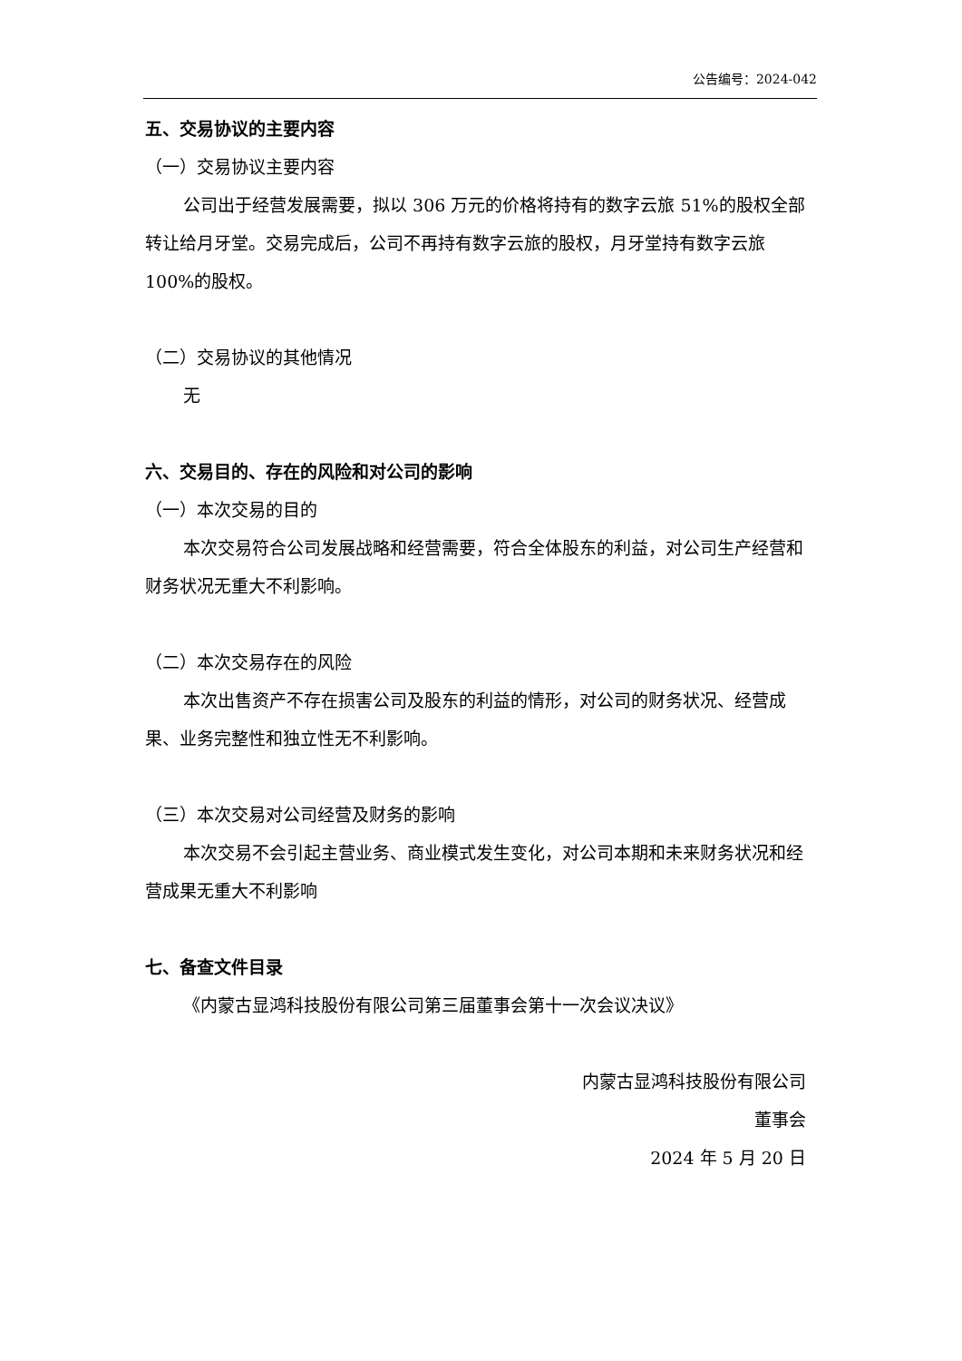公告编号：2024-042
五、交易协议的主要内容
（一）交易协议主要内容
公司出于经营发展需要，拟以 306 万元的价格将持有的数字云旅 51%的股权全部转让给月牙堂。交易完成后，公司不再持有数字云旅的股权，月牙堂持有数字云旅 100%的股权。
（二）交易协议的其他情况
无
六、交易目的、存在的风险和对公司的影响
（一）本次交易的目的
本次交易符合公司发展战略和经营需要，符合全体股东的利益，对公司生产经营和财务状况无重大不利影响。
（二）本次交易存在的风险
本次出售资产不存在损害公司及股东的利益的情形，对公司的财务状况、经营成果、业务完整性和独立性无不利影响。
（三）本次交易对公司经营及财务的影响
本次交易不会引起主营业务、商业模式发生变化，对公司本期和未来财务状况和经营成果无重大不利影响
七、备查文件目录
《内蒙古显鸿科技股份有限公司第三届董事会第十一次会议决议》
内蒙古显鸿科技股份有限公司
董事会
2024 年 5 月 20 日